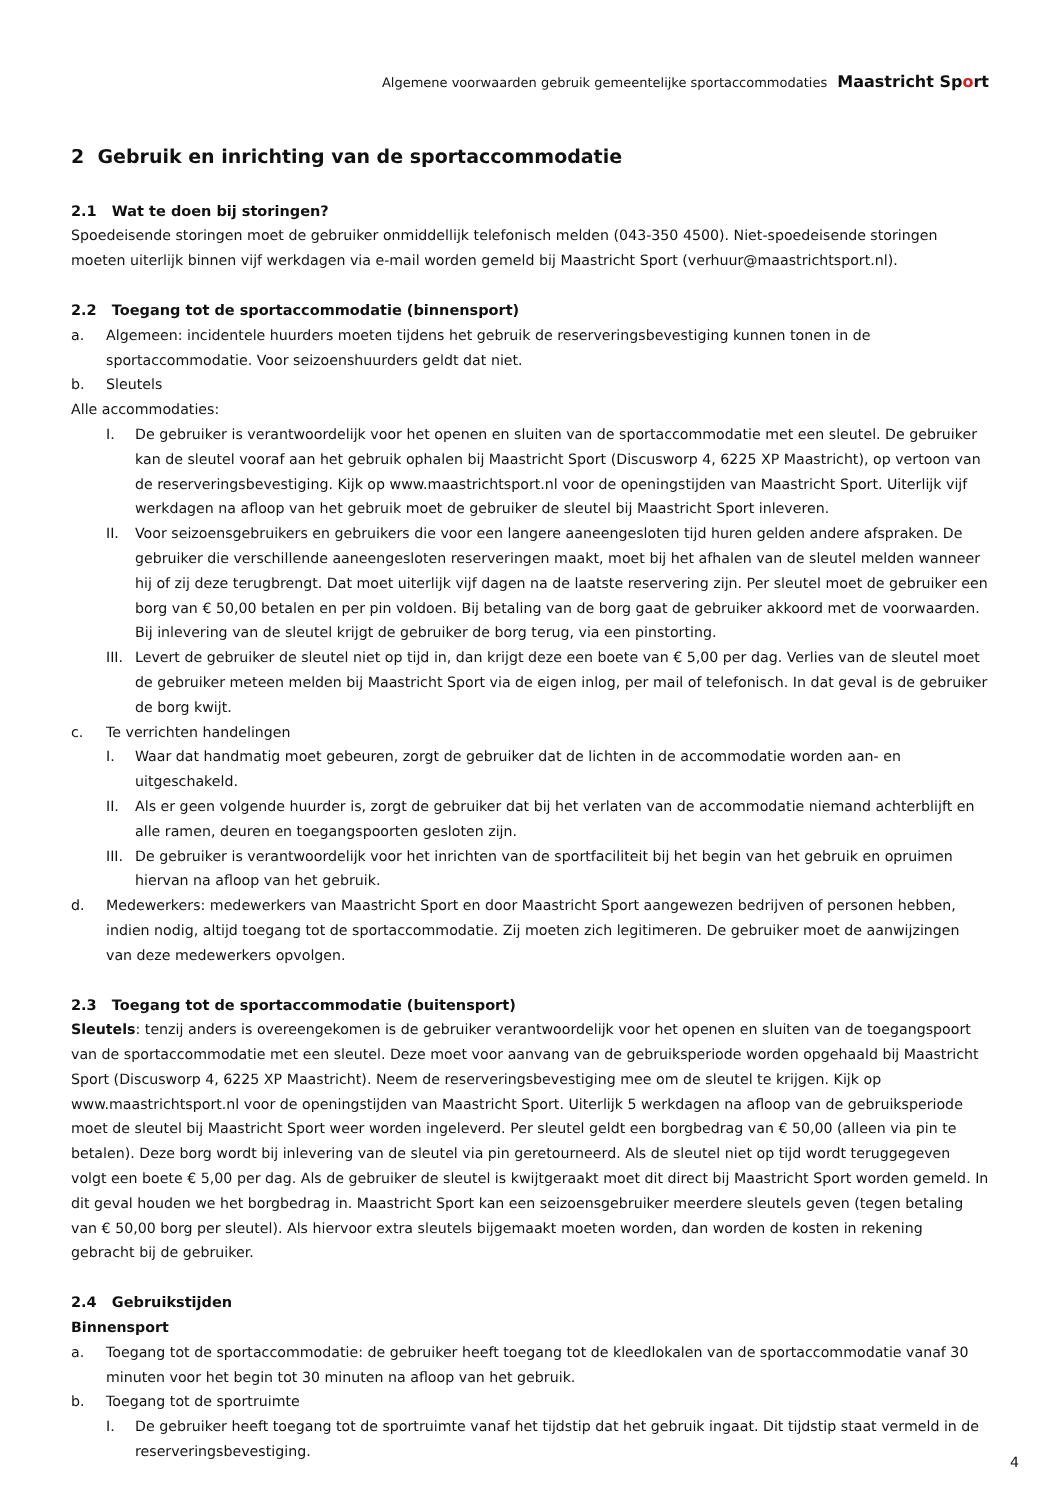Algemene voorwaarden gebruik gemeentelijke sportaccommodaties Maastricht Sport
2 Gebruik en inrichting van de sportaccommodatie
2.1 Wat te doen bij storingen?
Spoedeisende storingen moet de gebruiker onmiddellijk telefonisch melden (043-350 4500). Niet-spoedeisende storingen moeten uiterlijk binnen vijf werkdagen via e-mail worden gemeld bij Maastricht Sport (verhuur@maastrichtsport.nl).
2.2 Toegang tot de sportaccommodatie (binnensport)
a. Algemeen: incidentele huurders moeten tijdens het gebruik de reserveringsbevestiging kunnen tonen in de sportaccommodatie. Voor seizoenshuurders geldt dat niet.
b. Sleutels
Alle accommodaties:
I. De gebruiker is verantwoordelijk voor het openen en sluiten van de sportaccommodatie met een sleutel. De gebruiker kan de sleutel vooraf aan het gebruik ophalen bij Maastricht Sport (Discusworp 4, 6225 XP Maastricht), op vertoon van de reserveringsbevestiging. Kijk op www.maastrichtsport.nl voor de openingstijden van Maastricht Sport. Uiterlijk vijf werkdagen na afloop van het gebruik moet de gebruiker de sleutel bij Maastricht Sport inleveren.
II. Voor seizoensgebruikers en gebruikers die voor een langere aaneengesloten tijd huren gelden andere afspraken. De gebruiker die verschillende aaneengesloten reserveringen maakt, moet bij het afhalen van de sleutel melden wanneer hij of zij deze terugbrengt. Dat moet uiterlijk vijf dagen na de laatste reservering zijn. Per sleutel moet de gebruiker een borg van € 50,00 betalen en per pin voldoen. Bij betaling van de borg gaat de gebruiker akkoord met de voorwaarden. Bij inlevering van de sleutel krijgt de gebruiker de borg terug, via een pinstorting.
III. Levert de gebruiker de sleutel niet op tijd in, dan krijgt deze een boete van € 5,00 per dag. Verlies van de sleutel moet de gebruiker meteen melden bij Maastricht Sport via de eigen inlog, per mail of telefonisch. In dat geval is de gebruiker de borg kwijt.
c. Te verrichten handelingen
I. Waar dat handmatig moet gebeuren, zorgt de gebruiker dat de lichten in de accommodatie worden aan- en uitgeschakeld.
II. Als er geen volgende huurder is, zorgt de gebruiker dat bij het verlaten van de accommodatie niemand achterblijft en alle ramen, deuren en toegangspoorten gesloten zijn.
III. De gebruiker is verantwoordelijk voor het inrichten van de sportfaciliteit bij het begin van het gebruik en opruimen hiervan na afloop van het gebruik.
d. Medewerkers: medewerkers van Maastricht Sport en door Maastricht Sport aangewezen bedrijven of personen hebben, indien nodig, altijd toegang tot de sportaccommodatie. Zij moeten zich legitimeren. De gebruiker moet de aanwijzingen van deze medewerkers opvolgen.
2.3 Toegang tot de sportaccommodatie (buitensport)
Sleutels: tenzij anders is overeengekomen is de gebruiker verantwoordelijk voor het openen en sluiten van de toegangspoort van de sportaccommodatie met een sleutel. Deze moet voor aanvang van de gebruiksperiode worden opgehaald bij Maastricht Sport (Discusworp 4, 6225 XP Maastricht). Neem de reserveringsbevestiging mee om de sleutel te krijgen. Kijk op www.maastrichtsport.nl voor de openingstijden van Maastricht Sport. Uiterlijk 5 werkdagen na afloop van de gebruiksperiode moet de sleutel bij Maastricht Sport weer worden ingeleverd. Per sleutel geldt een borgbedrag van € 50,00 (alleen via pin te betalen). Deze borg wordt bij inlevering van de sleutel via pin geretourneerd. Als de sleutel niet op tijd wordt teruggegeven volgt een boete € 5,00 per dag. Als de gebruiker de sleutel is kwijtgeraakt moet dit direct bij Maastricht Sport worden gemeld. In dit geval houden we het borgbedrag in. Maastricht Sport kan een seizoensgebruiker meerdere sleutels geven (tegen betaling van € 50,00 borg per sleutel). Als hiervoor extra sleutels bijgemaakt moeten worden, dan worden de kosten in rekening gebracht bij de gebruiker.
2.4 Gebruikstijden
Binnensport
a. Toegang tot de sportaccommodatie: de gebruiker heeft toegang tot de kleedlokalen van de sportaccommodatie vanaf 30 minuten voor het begin tot 30 minuten na afloop van het gebruik.
b. Toegang tot de sportruimte
I. De gebruiker heeft toegang tot de sportruimte vanaf het tijdstip dat het gebruik ingaat. Dit tijdstip staat vermeld in de reserveringsbevestiging.
4